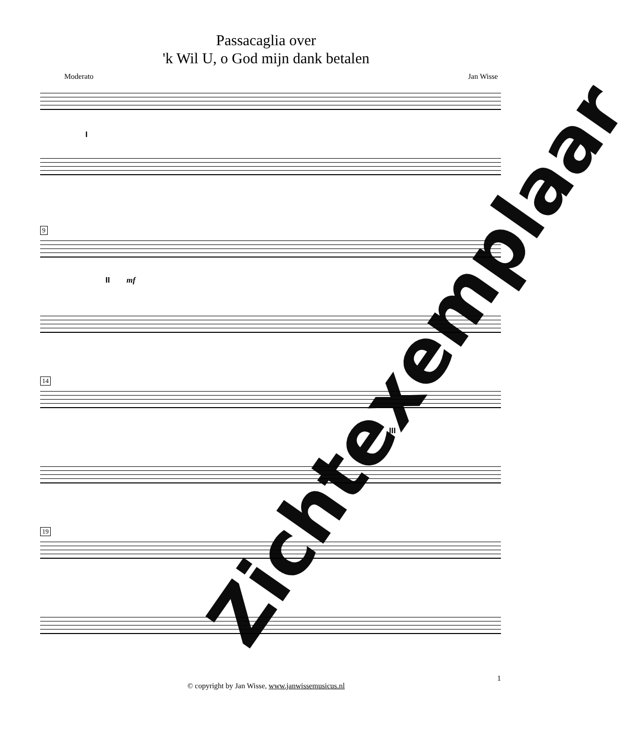Passacaglia over
'k Wil U, o God mijn dank betalen
Moderato Jan Wisse
I
9
II mf
14
III
19
Zichtexemplaar
1
© copyright by Jan Wisse, www.janwissemusicus.nl